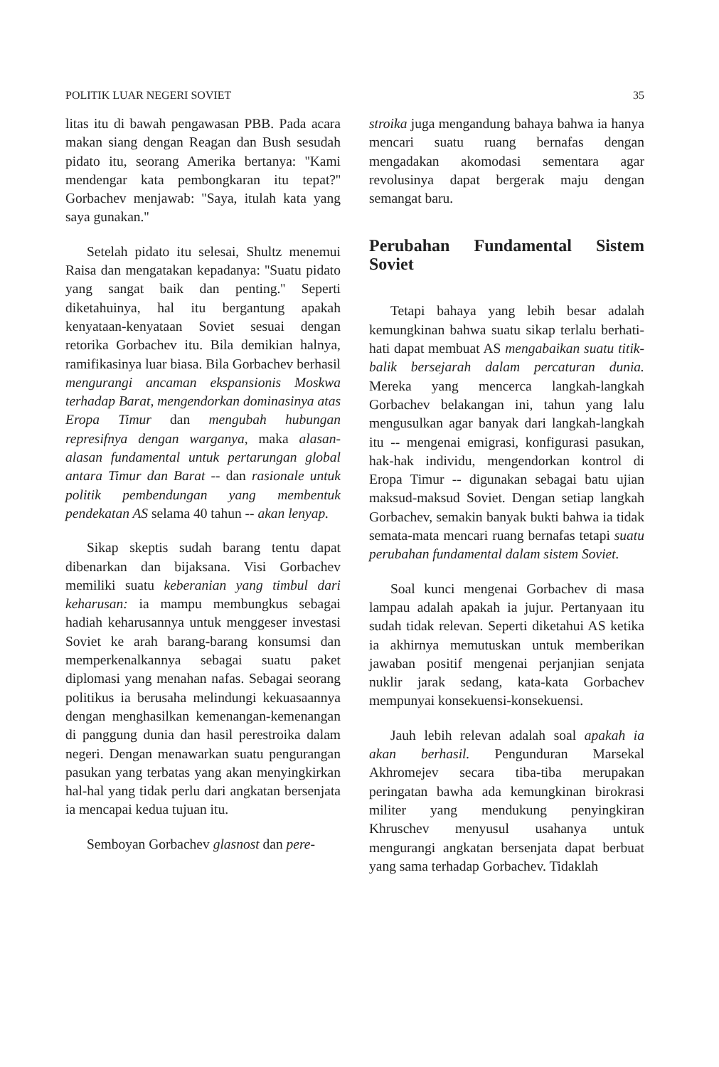POLITIK LUAR NEGERI SOVIET 35
litas itu di bawah pengawasan PBB. Pada acara makan siang dengan Reagan dan Bush sesudah pidato itu, seorang Amerika bertanya: ''Kami mendengar kata pembongkaran itu tepat?'' Gorbachev menjawab: ''Saya, itulah kata yang saya gunakan.''
Setelah pidato itu selesai, Shultz menemui Raisa dan mengatakan kepadanya: ''Suatu pidato yang sangat baik dan penting.'' Seperti diketahuinya, hal itu bergantung apakah kenyataan-kenyataan Soviet sesuai dengan retorika Gorbachev itu. Bila demikian halnya, ramifikasinya luar biasa. Bila Gorbachev berhasil mengurangi ancaman ekspansionis Moskwa terhadap Barat, mengendorkan dominasinya atas Eropa Timur dan mengubah hubungan represifnya dengan warganya, maka alasan-alasan fundamental untuk pertarungan global antara Timur dan Barat -- dan rasionale untuk politik pembendungan yang membentuk pendekatan AS selama 40 tahun -- akan lenyap.
Sikap skeptis sudah barang tentu dapat dibenarkan dan bijaksana. Visi Gorbachev memiliki suatu keberanian yang timbul dari keharusan: ia mampu membungkus sebagai hadiah keharusannya untuk menggeser investasi Soviet ke arah barang-barang konsumsi dan memperkenalkannya sebagai suatu paket diplomasi yang menahan nafas. Sebagai seorang politikus ia berusaha melindungi kekuasaannya dengan menghasilkan kemenangan-kemenangan di panggung dunia dan hasil perestroika dalam negeri. Dengan menawarkan suatu pengurangan pasukan yang terbatas yang akan menyingkirkan hal-hal yang tidak perlu dari angkatan bersenjata ia mencapai kedua tujuan itu.
Semboyan Gorbachev glasnost dan pere-
stroika juga mengandung bahaya bahwa ia hanya mencari suatu ruang bernafas dengan mengadakan akomodasi sementara agar revolusinya dapat bergerak maju dengan semangat baru.
Perubahan Fundamental Sistem Soviet
Tetapi bahaya yang lebih besar adalah kemungkinan bahwa suatu sikap terlalu berhati-hati dapat membuat AS mengabaikan suatu titik-balik bersejarah dalam percaturan dunia. Mereka yang mencerca langkah-langkah Gorbachev belakangan ini, tahun yang lalu mengusulkan agar banyak dari langkah-langkah itu -- mengenai emigrasi, konfigurasi pasukan, hak-hak individu, mengendorkan kontrol di Eropa Timur -- digunakan sebagai batu ujian maksud-maksud Soviet. Dengan setiap langkah Gorbachev, semakin banyak bukti bahwa ia tidak semata-mata mencari ruang bernafas tetapi suatu perubahan fundamental dalam sistem Soviet.
Soal kunci mengenai Gorbachev di masa lampau adalah apakah ia jujur. Pertanyaan itu sudah tidak relevan. Seperti diketahui AS ketika ia akhirnya memutuskan untuk memberikan jawaban positif mengenai perjanjian senjata nuklir jarak sedang, kata-kata Gorbachev mempunyai konsekuensi-konsekuensi.
Jauh lebih relevan adalah soal apakah ia akan berhasil. Pengunduran Marsekal Akhromejev secara tiba-tiba merupakan peringatan bawha ada kemungkinan birokrasi militer yang mendukung penyingkiran Khruschev menyusul usahanya untuk mengurangi angkatan bersenjata dapat berbuat yang sama terhadap Gorbachev. Tidaklah